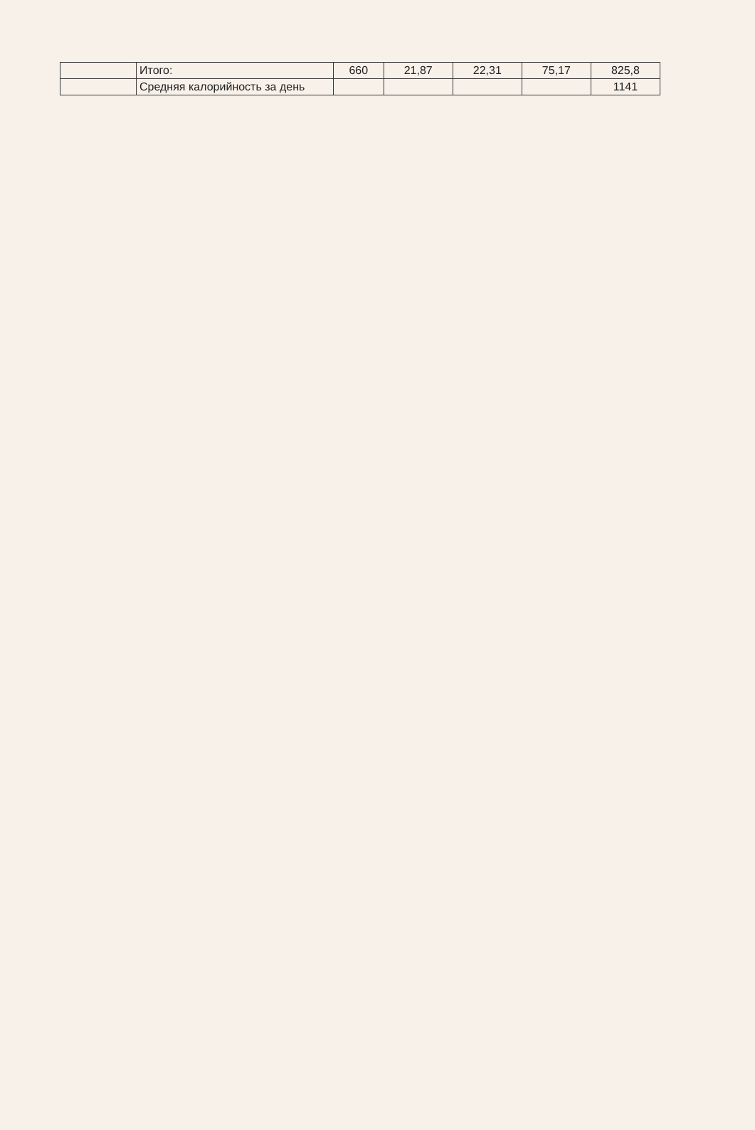| | Итого: | 660 | 21,87 | 22,31 | 75,17 | 825,8 |
| | Средняя калорийность за день | | | | | 1141 |